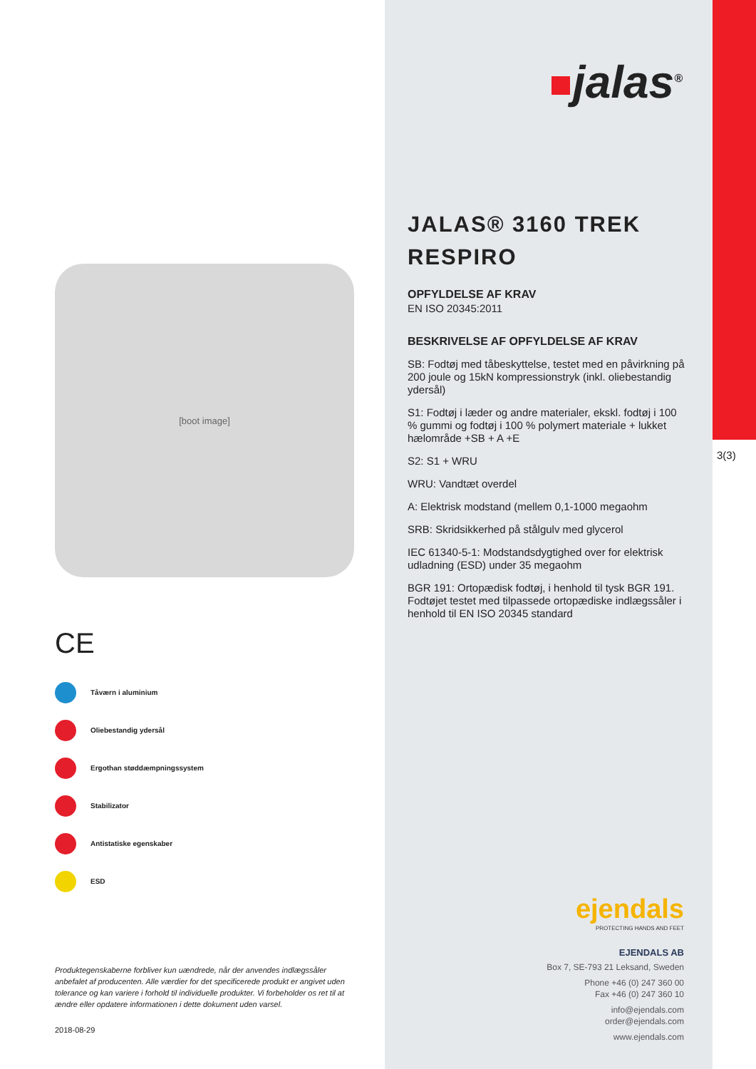3(3)
[boot image]
CE
Tåværn i aluminium
Oliebestandig ydersål
Ergothan støddæmpningssystem
Stabilizator
Antistatiske egenskaber
ESD
Produktegenskaberne forbliver kun uændrede, når der anvendes indlægssåler anbefalet af producenten. Alle værdier for det specificerede produkt er angivet uden tolerance og kan variere i forhold til individuelle produkter. Vi forbeholder os ret til at ændre eller opdatere informationen i dette dokument uden varsel.
2018-08-29
jalas<sup>®</sup>
JALAS® 3160 TREK RESPIRO
OPFYLDELSE AF KRAV
EN ISO 20345:2011
BESKRIVELSE AF OPFYLDELSE AF KRAV
SB: Fodtøj med tåbeskyttelse, testet med en påvirkning på 200 joule og 15kN kompressionstryk (inkl. oliebestandig ydersål)
S1: Fodtøj i læder og andre materialer, ekskl. fodtøj i 100 % gummi og fodtøj i 100 % polymert materiale + lukket hælområde +SB + A +E
S2: S1 + WRU
WRU: Vandtæt overdel
A: Elektrisk modstand (mellem 0,1-1000 megaohm
SRB: Skridsikkerhed på stålgulv med glycerol
IEC 61340-5-1: Modstandsdygtighed over for elektrisk udladning (ESD) under 35 megaohm
BGR 191: Ortopædisk fodtøj, i henhold til tysk BGR 191. Fodtøjet testet med tilpassede ortopædiske indlægssåler i henhold til EN ISO 20345 standard
ejendals
PROTECTING HANDS AND FEET
EJENDALS AB
Box 7, SE-793 21 Leksand, Sweden
Phone +46 (0) 247 360 00
Fax +46 (0) 247 360 10
info@ejendals.com
order@ejendals.com
www.ejendals.com